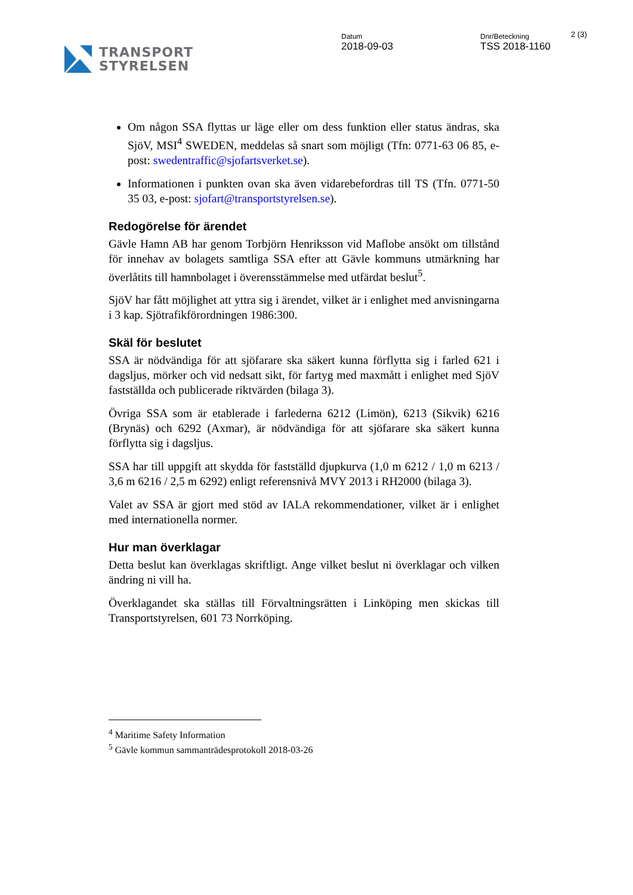TRANSPORT
STYRELSEN
Datum
2018-09-03
Dnr/Beteckning
TSS 2018-1160
2 (3)
Om någon SSA flyttas ur läge eller om dess funktion eller status ändras, ska SjöV, MSI<sup>4</sup> SWEDEN, meddelas så snart som möjligt (Tfn: 0771-63 06 85, e-post: swedentraffic@sjofartsverket.se).
Informationen i punkten ovan ska även vidarebefordras till TS (Tfn. 0771-50 35 03, e-post: sjofart@transportstyrelsen.se).
Redogörelse för ärendet
Gävle Hamn AB har genom Torbjörn Henriksson vid Maflobe ansökt om tillstånd för innehav av bolagets samtliga SSA efter att Gävle kommuns utmärkning har överlåtits till hamnbolaget i överensstämmelse med utfärdat beslut<sup>5</sup>.
SjöV har fått möjlighet att yttra sig i ärendet, vilket är i enlighet med anvisningarna i 3 kap. Sjötrafikförordningen 1986:300.
Skäl för beslutet
SSA är nödvändiga för att sjöfarare ska säkert kunna förflytta sig i farled 621 i dagsljus, mörker och vid nedsatt sikt, för fartyg med maxmått i enlighet med SjöV fastställda och publicerade riktvärden (bilaga 3).
Övriga SSA som är etablerade i farlederna 6212 (Limön), 6213 (Sikvik) 6216 (Brynäs) och 6292 (Axmar), är nödvändiga för att sjöfarare ska säkert kunna förflytta sig i dagsljus.
SSA har till uppgift att skydda för fastställd djupkurva (1,0 m 6212 / 1,0 m 6213 / 3,6 m 6216 / 2,5 m 6292) enligt referensnivå MVY 2013 i RH2000 (bilaga 3).
Valet av SSA är gjort med stöd av IALA rekommendationer, vilket är i enlighet med internationella normer.
Hur man överklagar
Detta beslut kan överklagas skriftligt. Ange vilket beslut ni överklagar och vilken ändring ni vill ha.
Överklagandet ska ställas till Förvaltningsrätten i Linköping men skickas till Transportstyrelsen, 601 73 Norrköping.
<sup>4</sup> Maritime Safety Information
<sup>5</sup> Gävle kommun sammanträdesprotokoll 2018-03-26